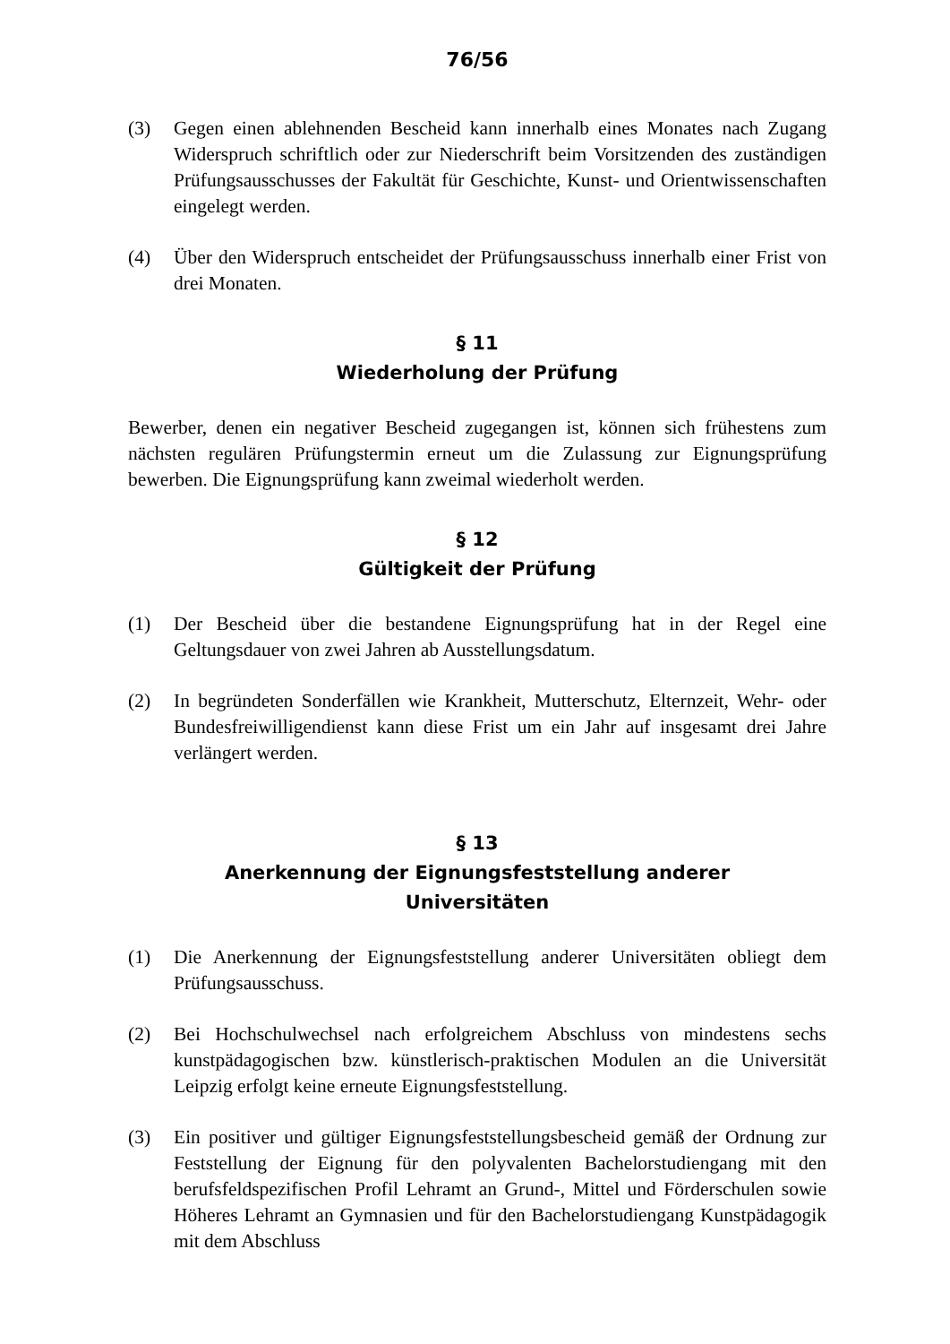76/56
(3) Gegen einen ablehnenden Bescheid kann innerhalb eines Monates nach Zugang Widerspruch schriftlich oder zur Niederschrift beim Vor­sitzenden des zuständigen Prüfungsausschusses der Fakultät für Geschichte, Kunst- und Orientwissenschaften eingelegt werden.
(4) Über den Widerspruch entscheidet der Prüfungsausschuss innerhalb einer Frist von drei Monaten.
§ 11
Wiederholung der Prüfung
Bewerber, denen ein negativer Bescheid zugegangen ist, können sich frühestens zum nächsten regulären Prüfungstermin erneut um die Zulassung zur Eignungsprüfung bewerben. Die Eignungsprüfung kann zweimal wieder­holt werden.
§ 12
Gültigkeit der Prüfung
(1) Der Bescheid über die bestandene Eignungsprüfung hat in der Regel eine Geltungsdauer von zwei Jahren ab Ausstellungsdatum.
(2) In begründeten Sonderfällen wie Krankheit, Mutterschutz, Elternzeit, Wehr- oder Bundesfreiwilligendienst kann diese Frist um ein Jahr auf insgesamt drei Jahre verlängert werden.
§ 13
Anerkennung der Eignungsfeststellung anderer
Universitäten
(1) Die Anerkennung der Eignungsfeststellung anderer Universitäten ob­liegt dem Prüfungsausschuss.
(2) Bei Hochschulwechsel nach erfolgreichem Abschluss von mindestens sechs kunstpädagogischen bzw. künstlerisch-praktischen Modulen an die Universität Leipzig erfolgt keine erneute Eignungsfeststellung.
(3) Ein positiver und gültiger Eignungsfeststellungsbescheid gemäß der Ordnung zur Feststellung der Eignung für den polyvalenten Bachelor­studiengang mit den berufsfeldspezifischen Profil Lehramt an Grund-, Mittel und Förderschulen sowie Höheres Lehramt an Gymnasien und für den Bachelorstudiengang Kunstpädagogik mit dem Abschluss